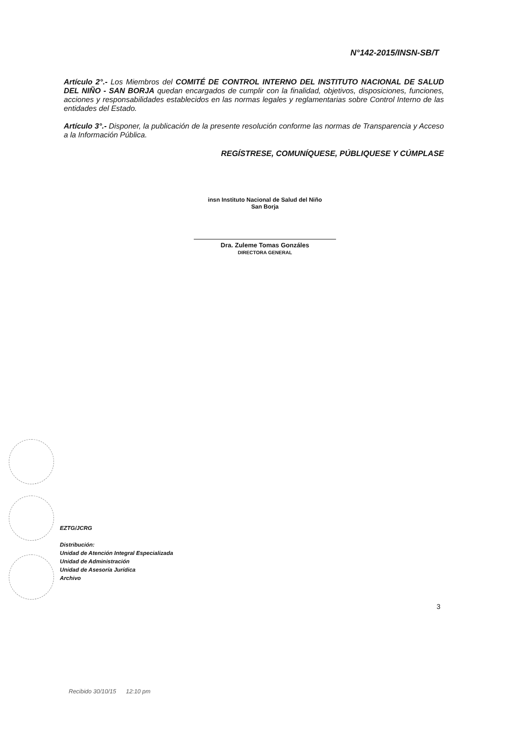N°142-2015/INSN-SB/T
Artículo 2°.- Los Miembros del COMITÉ DE CONTROL INTERNO DEL INSTITUTO NACIONAL DE SALUD DEL NIÑO - SAN BORJA quedan encargados de cumplir con la finalidad, objetivos, disposiciones, funciones, acciones y responsabilidades establecidos en las normas legales y reglamentarias sobre Control Interno de las entidades del Estado.
Artículo 3°.- Disponer, la publicación de la presente resolución conforme las normas de Transparencia y Acceso a la Información Pública.
REGÍSTRESE, COMUNÍQUESE, PÚBLIQUESE Y CÚMPLASE
insn Instituto Nacional de Salud del Niño
San Borja
Dra. Zuleme Tomas Gonzáles
DIRECTORA GENERAL
EZTG/JCRG
Distribución:
Unidad de Atención Integral Especializada
Unidad de Administración
Unidad de Asesoría Jurídica
Archivo
3
Recibido 30/10/15 12:10 pm